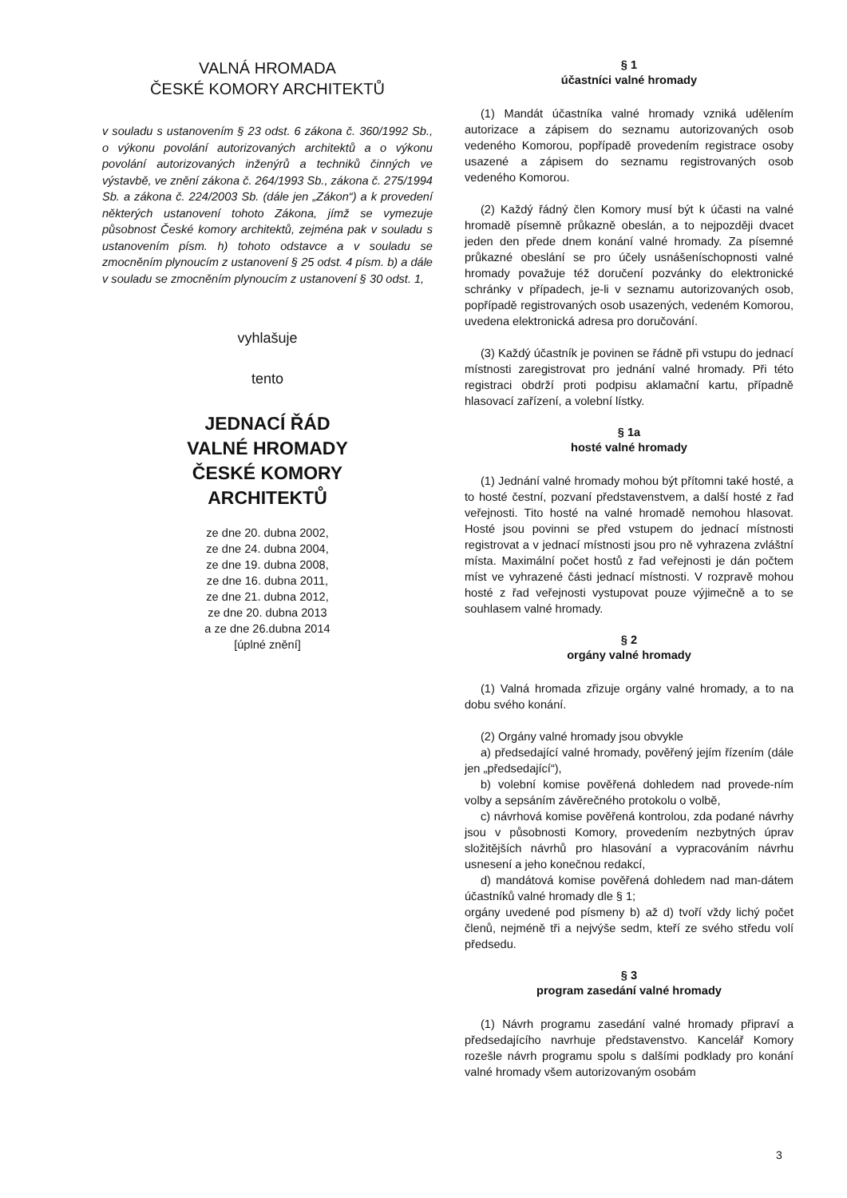VALNÁ HROMADA
ČESKÉ KOMORY ARCHITEKTŮ
v souladu s ustanovením § 23 odst. 6 zákona č. 360/1992 Sb., o výkonu povolání autorizovaných architektů a o výkonu povolání autorizovaných inženýrů a techniků činných ve výstavbě, ve znění zákona č. 264/1993 Sb., zákona č. 275/1994 Sb. a zákona č. 224/2003 Sb. (dále jen „Zákon“) a k provedení některých ustanovení tohoto Zákona, jímž se vymezuje působnost České komory architektů, zejména pak v souladu s ustanovením písm. h) tohoto odstavce a v souladu se zmocněním plynoucím z ustanovení § 25 odst. 4 písm. b) a dále v souladu se zmocněním plynoucím z ustanovení § 30 odst. 1,
vyhlašuje
tento
JEDNACÍ ŘÁD
VALNÉ HROMADY
ČESKÉ KOMORY
ARCHITEKTŮ
ze dne 20. dubna 2002,
ze dne 24. dubna 2004,
ze dne 19. dubna 2008,
ze dne 16. dubna 2011,
ze dne 21. dubna 2012,
ze dne 20. dubna 2013
a ze dne 26.dubna 2014
[úplné znění]
§ 1
účastníci valné hromady
(1) Mandát účastníka valné hromady vzniká udělením autorizace a zápisem do seznamu autorizovaných osob vedeného Komorou, popřípadě provedením registrace osoby usazené a zápisem do seznamu registrovaných osob vedeného Komorou.
(2) Každý řádný člen Komory musí být k účasti na valné hromadě písemně průkazně obeslán, a to nejpozději dvacet jeden den přede dnem konání valné hromady. Za písemné průkazné obeslání se pro účely usnášeníschopnosti valné hromady považuje též doručení pozvánky do elektronické schránky v případech, je-li v seznamu autorizovaných osob, popřípadě registrovaných osob usazených, vedeném Komorou, uvedena elektronická adresa pro doručování.
(3) Každý účastník je povinen se řádně při vstupu do jednací místnosti zaregistrovat pro jednání valné hromady. Při této registraci obdrží proti podpisu aklamační kartu, případně hlasovací zařízení, a volební lístky.
§ 1a
hosté valné hromady
(1) Jednání valné hromady mohou být přítomni také hosté, a to hosté čestní, pozvaní představenstvem, a další hosté z řad veřejnosti. Tito hosté na valné hromadě nemohou hlasovat. Hosté jsou povinni se před vstupem do jednací místnosti registrovat a v jednací místnosti jsou pro ně vyhrazena zvláštní místa. Maximální počet hostů z řad veřejnosti je dán počtem míst ve vyhrazené části jednací místnosti. V rozpravě mohou hosté z řad veřejnosti vystupovat pouze výjimečně a to se souhlasem valné hromady.
§ 2
orgány valné hromady
(1) Valná hromada zřizuje orgány valné hromady, a to na dobu svého konání.
(2) Orgány valné hromady jsou obvykle
a) předsedající valné hromady, pověřený jejím řízením (dále jen „předsedající“),
b) volební komise pověřená dohledem nad provede-ním volby a sepsáním závěrečného protokolu o volbě,
c) návrhová komise pověřená kontrolou, zda podané návrhy jsou v působnosti Komory, provedením nezbytných úprav složitějších návrhů pro hlasování a vypracováním návrhu usnesení a jeho konečnou redakcí,
d) mandátová komise pověřená dohledem nad man-dátem účastníků valné hromady dle § 1;
orgány uvedené pod písmeny b) až d) tvoří vždy lichý počet členů, nejméně tři a nejvýše sedm, kteří ze svého středu volí předsedu.
§ 3
program zasedání valné hromady
(1) Návrh programu zasedání valné hromady připraví a předsedajícího navrhuje představenstvo. Kancelář Komory rozešle návrh programu spolu s dalšími podklady pro konání valné hromady všem autorizovaným osobám
3